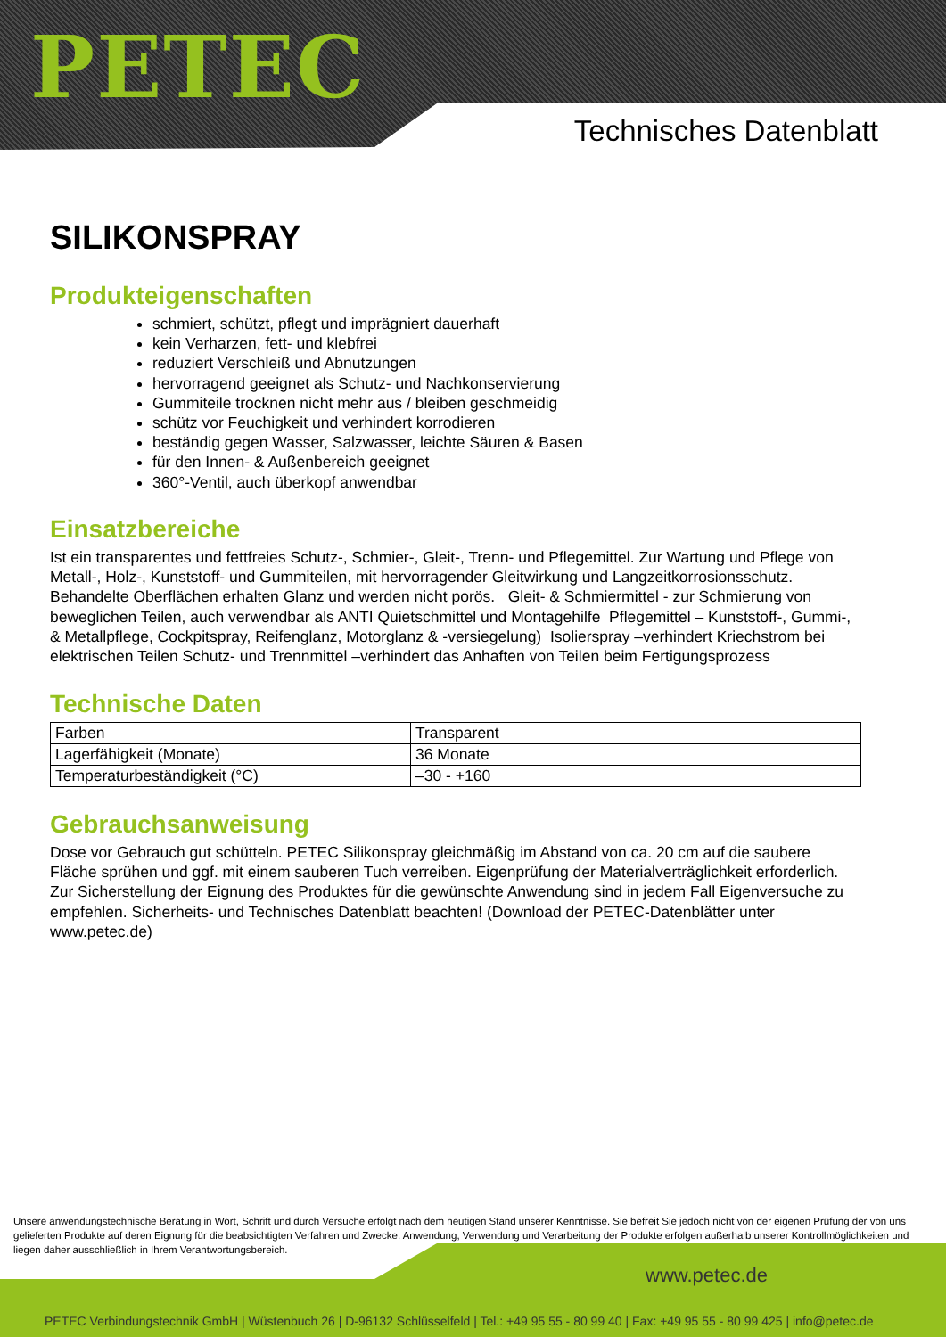PETEC
Technisches Datenblatt
SILIKONSPRAY
Produkteigenschaften
schmiert, schützt, pflegt und imprägniert dauerhaft
kein Verharzen, fett- und klebfrei
reduziert Verschleiß und Abnutzungen
hervorragend geeignet als Schutz- und Nachkonservierung
Gummiteile trocknen nicht mehr aus / bleiben geschmeidig
schütz vor Feuchigkeit und verhindert korrodieren
beständig gegen Wasser, Salzwasser, leichte Säuren & Basen
für den Innen- & Außenbereich geeignet
360°-Ventil, auch überkopf anwendbar
Einsatzbereiche
Ist ein transparentes und fettfreies Schutz-, Schmier-, Gleit-, Trenn- und Pflegemittel. Zur Wartung und Pflege von Metall-, Holz-, Kunststoff- und Gummiteilen, mit hervorragender Gleitwirkung und Langzeitkorrosionsschutz. Behandelte Oberflächen erhalten Glanz und werden nicht porös. Gleit- & Schmiermittel - zur Schmierung von beweglichen Teilen, auch verwendbar als ANTI Quietschmittel und Montagehilfe Pflegemittel – Kunststoff-, Gummi-, & Metallpflege, Cockpitspray, Reifenglanz, Motorglanz & -versiegelung) Isolierspray –verhindert Kriechstrom bei elektrischen Teilen Schutz- und Trennmittel –verhindert das Anhaften von Teilen beim Fertigungsprozess
Technische Daten
| Farben | Transparent |
| Lagerfähigkeit (Monate) | 36 Monate |
| Temperaturbeständigkeit (°C) | –30 - +160 |
Gebrauchsanweisung
Dose vor Gebrauch gut schütteln. PETEC Silikonspray gleichmäßig im Abstand von ca. 20 cm auf die saubere Fläche sprühen und ggf. mit einem sauberen Tuch verreiben. Eigenprüfung der Materialverträglichkeit erforderlich. Zur Sicherstellung der Eignung des Produktes für die gewünschte Anwendung sind in jedem Fall Eigenversuche zu empfehlen. Sicherheits- und Technisches Datenblatt beachten! (Download der PETEC-Datenblätter unter www.petec.de)
Unsere anwendungstechnische Beratung in Wort, Schrift und durch Versuche erfolgt nach dem heutigen Stand unserer Kenntnisse. Sie befreit Sie jedoch nicht von der eigenen Prüfung der von uns gelieferten Produkte auf deren Eignung für die beabsichtigten Verfahren und Zwecke. Anwendung, Verwendung und Verarbeitung der Produkte erfolgen außerhalb unserer Kontrollmöglichkeiten und liegen daher ausschließlich in Ihrem Verantwortungsbereich.
www.petec.de
PETEC Verbindungstechnik GmbH | Wüstenbuch 26 | D-96132 Schlüsselfeld | Tel.: +49 95 55 - 80 99 40 | Fax: +49 95 55 - 80 99 425 | info@petec.de